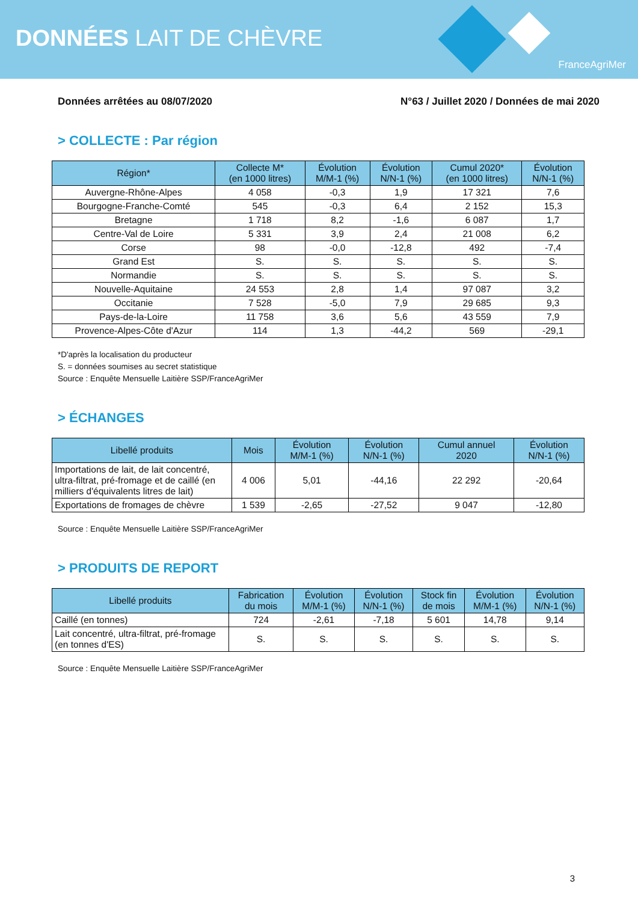DONNÉES LAIT DE CHÈVRE
FranceAgriMer
Données arrêtées au 08/07/2020 N°63 / Juillet 2020 / Données de mai 2020
> COLLECTE : Par région
| Région* | Collecte M* (en 1000 litres) | Évolution M/M-1 (%) | Évolution N/N-1 (%) | Cumul 2020* (en 1000 litres) | Évolution N/N-1 (%) |
| --- | --- | --- | --- | --- | --- |
| Auvergne-Rhône-Alpes | 4 058 | -0,3 | 1,9 | 17 321 | 7,6 |
| Bourgogne-Franche-Comté | 545 | -0,3 | 6,4 | 2 152 | 15,3 |
| Bretagne | 1 718 | 8,2 | -1,6 | 6 087 | 1,7 |
| Centre-Val de Loire | 5 331 | 3,9 | 2,4 | 21 008 | 6,2 |
| Corse | 98 | -0,0 | -12,8 | 492 | -7,4 |
| Grand Est | S. | S. | S. | S. | S. |
| Normandie | S. | S. | S. | S. | S. |
| Nouvelle-Aquitaine | 24 553 | 2,8 | 1,4 | 97 087 | 3,2 |
| Occitanie | 7 528 | -5,0 | 7,9 | 29 685 | 9,3 |
| Pays-de-la-Loire | 11 758 | 3,6 | 5,6 | 43 559 | 7,9 |
| Provence-Alpes-Côte d'Azur | 114 | 1,3 | -44,2 | 569 | -29,1 |
*D'après la localisation du producteur
S. = données soumises au secret statistique
Source : Enquête Mensuelle Laitière SSP/FranceAgriMer
> ÉCHANGES
| Libellé produits | Mois | Évolution M/M-1 (%) | Évolution N/N-1 (%) | Cumul annuel 2020 | Évolution N/N-1 (%) |
| --- | --- | --- | --- | --- | --- |
| Importations de lait, de lait concentré, ultra-filtrat, pré-fromage et de caillé (en milliers d'équivalents litres de lait) | 4 006 | 5,01 | -44,16 | 22 292 | -20,64 |
| Exportations de fromages de chèvre | 1 539 | -2,65 | -27,52 | 9 047 | -12,80 |
Source : Enquête Mensuelle Laitière SSP/FranceAgriMer
> PRODUITS DE REPORT
| Libellé produits | Fabrication du mois | Évolution M/M-1 (%) | Évolution N/N-1 (%) | Stock fin de mois | Évolution M/M-1 (%) | Évolution N/N-1 (%) |
| --- | --- | --- | --- | --- | --- | --- |
| Caillé (en tonnes) | 724 | -2,61 | -7,18 | 5 601 | 14,78 | 9,14 |
| Lait concentré, ultra-filtrat, pré-fromage (en tonnes d'ES) | S. | S. | S. | S. | S. | S. |
Source : Enquête Mensuelle Laitière SSP/FranceAgriMer
3